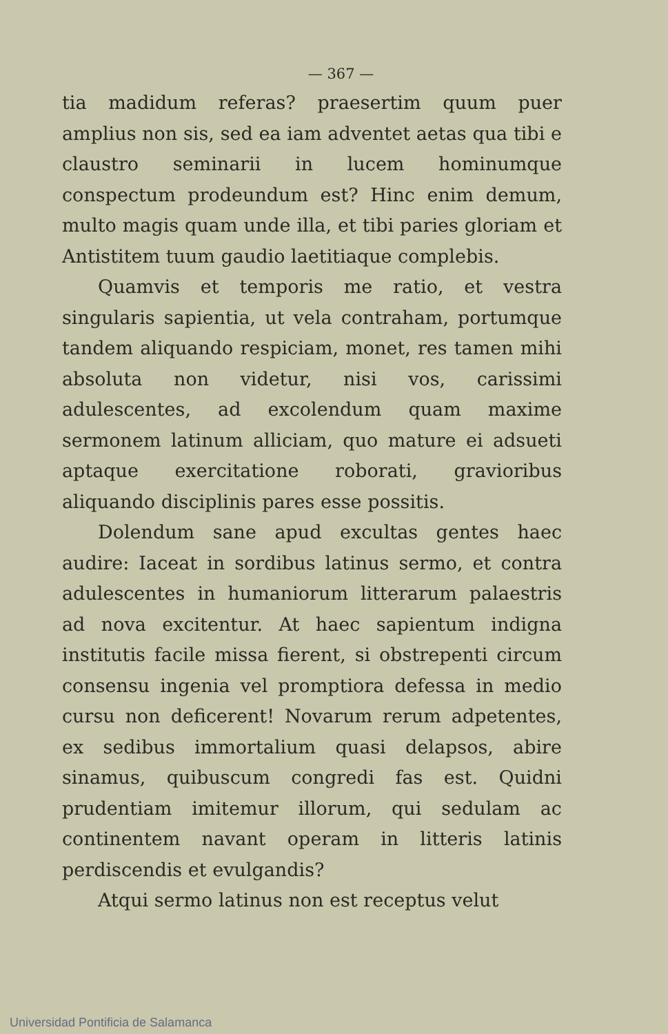— 367 —
tia madidum referas? praesertim quum puer amplius non sis, sed ea iam adventet aetas qua tibi e claustro seminarii in lucem hominumque conspectum prodeundum est? Hinc enim demum, multo magis quam unde illa, et tibi paries gloriam et Antistitem tuum gaudio laetitiaque complebis.
Quamvis et temporis me ratio, et vestra singularis sapientia, ut vela contraham, portumque tandem aliquando respiciam, monet, res tamen mihi absoluta non videtur, nisi vos, carissimi adulescentes, ad excolendum quam maxime sermonem latinum alliciam, quo mature ei adsueti aptaque exercitatione roborati, gravioribus aliquando disciplinis pares esse possitis.
Dolendum sane apud excultas gentes haec audire: Iaceat in sordibus latinus sermo, et contra adulescentes in humaniorum litterarum palaestris ad nova excitentur. At haec sapientum indigna institutis facile missa fierent, si obstrepenti circum consensu ingenia vel promptiora defessa in medio cursu non deficerent! Novarum rerum adpetentes, ex sedibus immortalium quasi delapsos, abire sinamus, quibuscum congredi fas est. Quidni prudentiam imitemur illorum, qui sedulam ac continentem navant operam in litteris latinis perdiscendis et evulgandis?
Atqui sermo latinus non est receptus velut
Universidad Pontificia de Salamanca